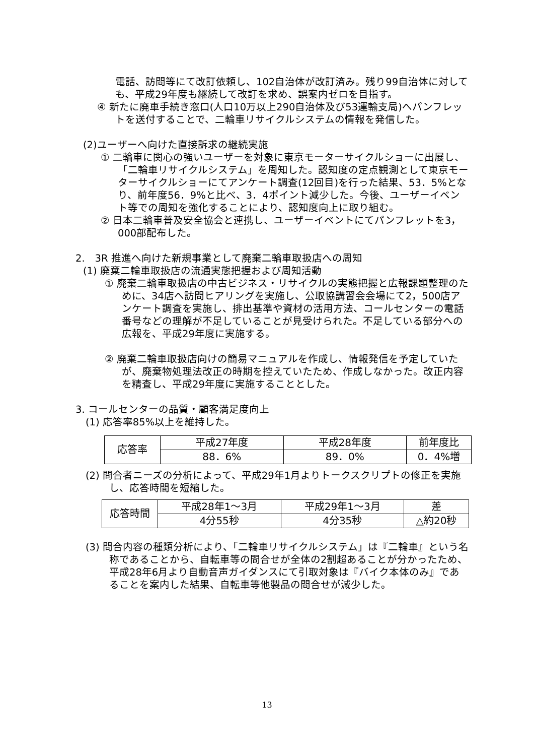電話、訪問等にて改訂依頼し、102自治体が改訂済み。残り99自治体に対しても、平成29年度も継続して改訂を求め、誤案内ゼロを目指す。
④ 新たに廃車手続き窓口(人口10万以上290自治体及び53運輸支局)へパンフレットを送付することで、二輪車リサイクルシステムの情報を発信した。
(2)ユーザーへ向けた直接訴求の継続実施
① 二輪車に関心の強いユーザーを対象に東京モーターサイクルショーに出展し、「二輪車リサイクルシステム」を周知した。認知度の定点観測として東京モーターサイクルショーにてアンケート調査(12回目)を行った結果、53．5%となり、前年度56．9%と比べ、3．4ポイント減少した。今後、ユーザーイベント等での周知を強化することにより、認知度向上に取り組む。
② 日本二輪車普及安全協会と連携し、ユーザーイベントにてパンフレットを3，000部配布した。
2.　3R 推進へ向けた新規事業として廃棄二輪車取扱店への周知
(1) 廃棄二輪車取扱店の流通実態把握および周知活動
① 廃棄二輪車取扱店の中古ビジネス・リサイクルの実態把握と広報課題整理のために、34店へ訪問ヒアリングを実施し、公取協講習会会場にて2，500店アンケート調査を実施し、排出基準や資材の活用方法、コールセンターの電話番号などの理解が不足していることが見受けられた。不足している部分への広報を、平成29年度に実施する。
② 廃棄二輪車取扱店向けの簡易マニュアルを作成し、情報発信を予定していたが、廃棄物処理法改正の時期を控えていたため、作成しなかった。改正内容を精査し、平成29年度に実施することとした。
3. コールセンターの品質・顧客満足度向上
(1) 応答率85%以上を維持した。
| 応答率 | 平成27年度 | 平成28年度 | 前年度比 |
| | 88．6% | 89．0% | 0．4%増 |
(2) 問合者ニーズの分析によって、平成29年1月よりトークスクリプトの修正を実施し、応答時間を短縮した。
| 応答時間 | 平成28年1～3月 | 平成29年1～3月 | 差 |
| | 4分55秒 | 4分35秒 | △約20秒 |
(3) 問合内容の種類分析により、「二輪車リサイクルシステム」は『二輪車』という名称であることから、自転車等の問合せが全体の2割超あることが分かったため、平成28年6月より自動音声ガイダンスにて引取対象は『バイク本体のみ』であることを案内した結果、自転車等他製品の問合せが減少した。
13